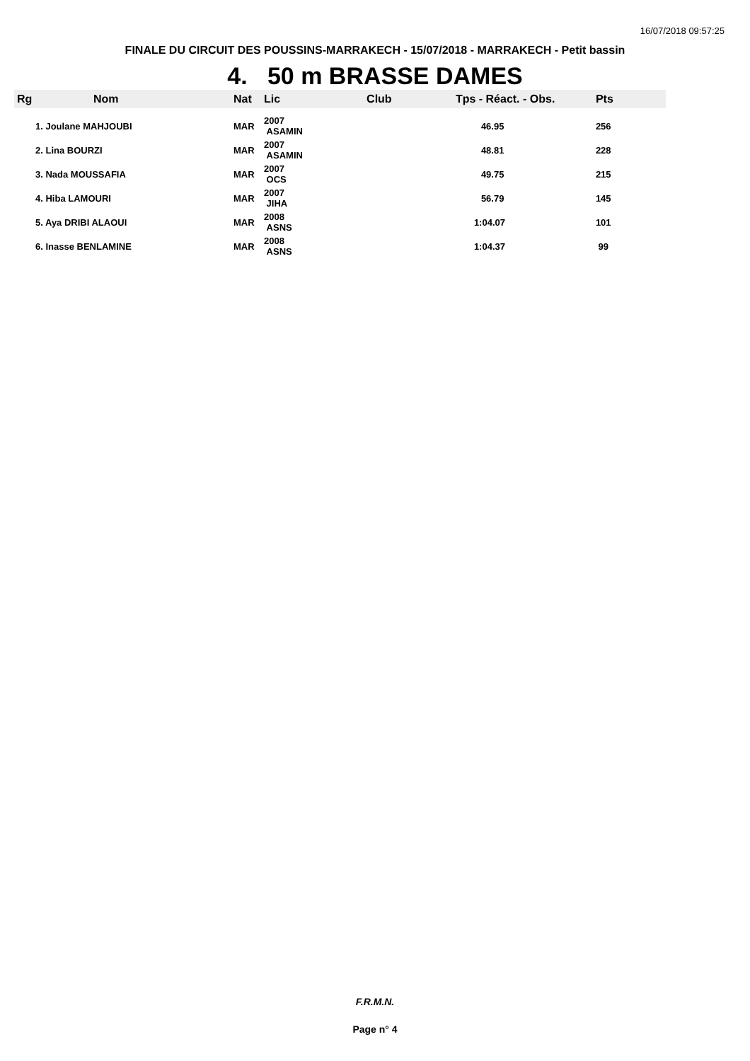16/07/2018 09:57:25
FINALE DU CIRCUIT DES POUSSINS-MARRAKECH - 15/07/2018 - MARRAKECH - Petit bassin
4. 50 m BRASSE DAMES
| Rg | Nom | Nat | Lic | Club | Tps - Réact. - Obs. | Pts |
| --- | --- | --- | --- | --- | --- | --- |
| 1. Joulane MAHJOUBI | | MAR | 2007 ASAMIN | | 46.95 | 256 |
| 2. Lina BOURZI | | MAR | 2007 ASAMIN | | 48.81 | 228 |
| 3. Nada MOUSSAFIA | | MAR | 2007 OCS | | 49.75 | 215 |
| 4. Hiba LAMOURI | | MAR | 2007 JIHA | | 56.79 | 145 |
| 5. Aya DRIBI ALAOUI | | MAR | 2008 ASNS | | 1:04.07 | 101 |
| 6. Inasse BENLAMINE | | MAR | 2008 ASNS | | 1:04.37 | 99 |
F.R.M.N.
Page n° 4